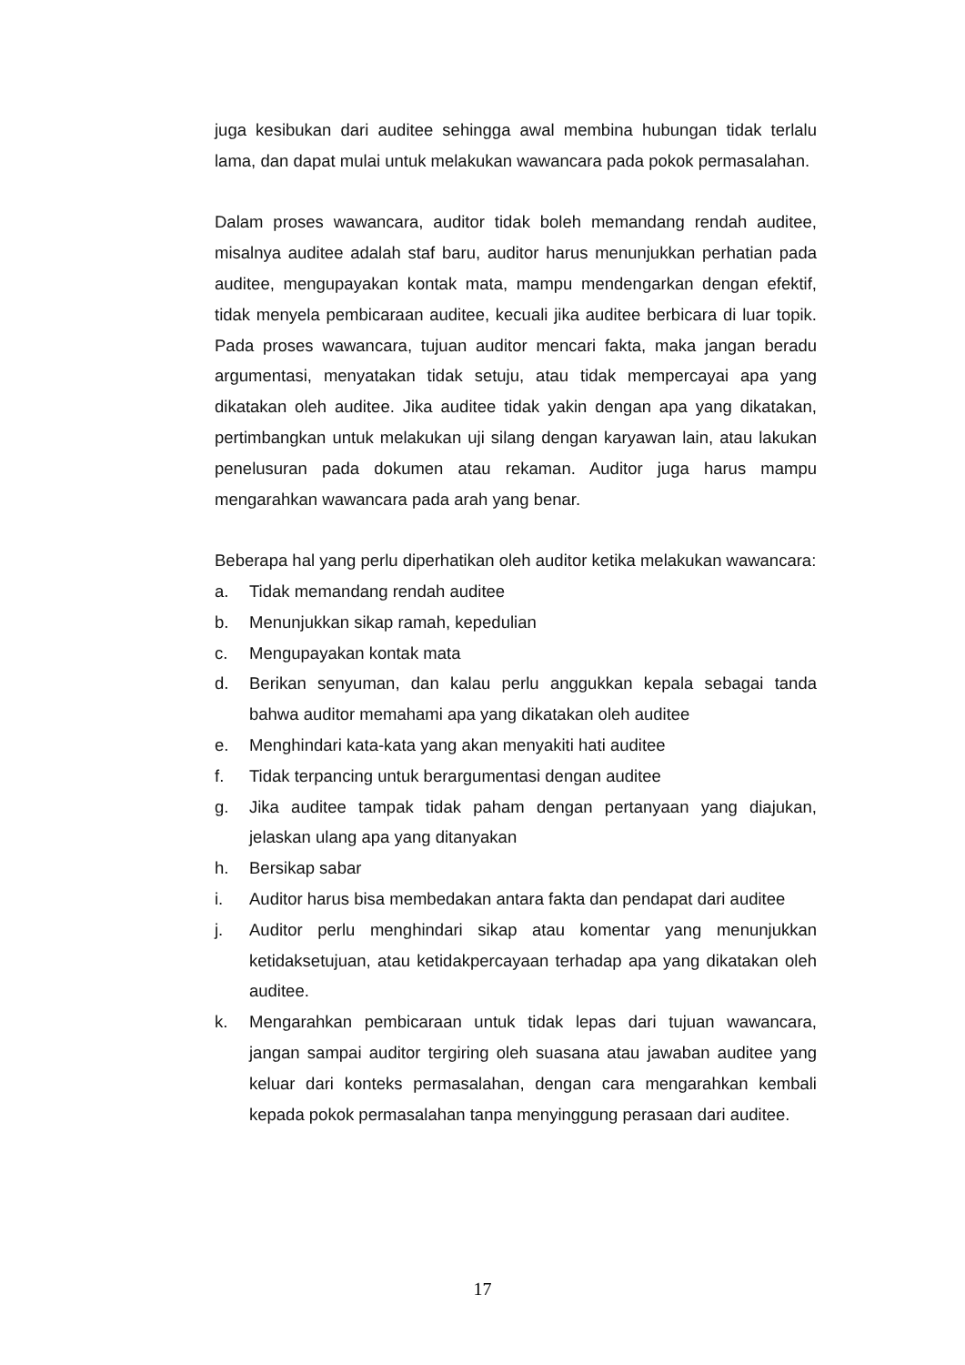juga kesibukan dari auditee sehingga awal membina hubungan tidak terlalu lama, dan dapat mulai untuk melakukan wawancara pada pokok permasalahan.
Dalam proses wawancara, auditor tidak boleh memandang rendah auditee, misalnya auditee adalah staf baru, auditor harus menunjukkan perhatian pada auditee, mengupayakan kontak mata, mampu mendengarkan dengan efektif, tidak menyela pembicaraan auditee, kecuali jika auditee berbicara di luar topik. Pada proses wawancara, tujuan auditor mencari fakta, maka jangan beradu argumentasi, menyatakan tidak setuju, atau tidak mempercayai apa yang dikatakan oleh auditee. Jika auditee tidak yakin dengan apa yang dikatakan, pertimbangkan untuk melakukan uji silang dengan karyawan lain, atau lakukan penelusuran pada dokumen atau rekaman. Auditor juga harus mampu mengarahkan wawancara pada arah yang benar.
Beberapa hal yang perlu diperhatikan oleh auditor ketika melakukan wawancara:
a. Tidak memandang rendah auditee
b. Menunjukkan sikap ramah, kepedulian
c. Mengupayakan kontak mata
d. Berikan senyuman, dan kalau perlu anggukkan kepala sebagai tanda bahwa auditor memahami apa yang dikatakan oleh auditee
e. Menghindari kata-kata yang akan menyakiti hati auditee
f. Tidak terpancing untuk berargumentasi dengan auditee
g. Jika auditee tampak tidak paham dengan pertanyaan yang diajukan, jelaskan ulang apa yang ditanyakan
h. Bersikap sabar
i. Auditor harus bisa membedakan antara fakta dan pendapat dari auditee
j. Auditor perlu menghindari sikap atau komentar yang menunjukkan ketidaksetujuan, atau ketidakpercayaan terhadap apa yang dikatakan oleh auditee.
k. Mengarahkan pembicaraan untuk tidak lepas dari tujuan wawancara, jangan sampai auditor tergiring oleh suasana atau jawaban auditee yang keluar dari konteks permasalahan, dengan cara mengarahkan kembali kepada pokok permasalahan tanpa menyinggung perasaan dari auditee.
17